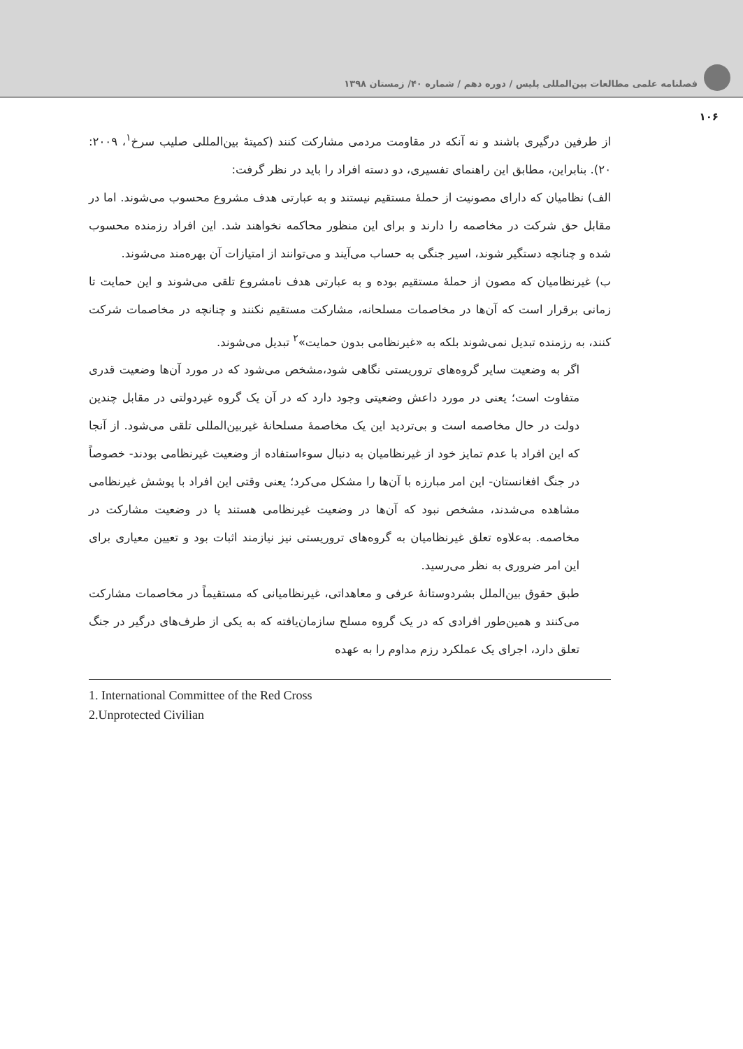فصلنامه علمی مطالعات بین‌المللی پلیس / دوره دهم / شماره ۴۰/ زمستان ۱۳۹۸
۱۰۶
از طرفین درگیری باشند و نه آنکه در مقاومت مردمی مشارکت کنند (کمیتهٔ بین‌المللی صلیب سرخ<sup>۱</sup>، ۲۰۰۹: ۲۰). بنابراین، مطابق این راهنمای تفسیری، دو دسته افراد را باید در نظر گرفت:
الف) نظامیان که دارای مصونیت از حملهٔ مستقیم نیستند و به عبارتی هدف مشروع محسوب می‌شوند. اما در مقابل حق شرکت در مخاصمه را دارند و برای این منظور محاکمه نخواهند شد. این افراد رزمنده محسوب شده و چنانچه دستگیر شوند، اسیر جنگی به حساب می‌آیند و می‌توانند از امتیازات آن بهره‌مند می‌شوند.
ب) غیرنظامیان که مصون از حملهٔ مستقیم بوده و به عبارتی هدف نامشروع تلقی می‌شوند و این حمایت تا زمانی برقرار است که آن‌ها در مخاصمات مسلحانه، مشارکت مستقیم نکنند و چنانچه در مخاصمات شرکت کنند، به رزمنده تبدیل نمی‌شوند بلکه به «غیرنظامی بدون حمایت»<sup>۲</sup> تبدیل می‌شوند.
اگر به وضعیت سایر گروه‌های تروریستی نگاهی شود،مشخص می‌شود که در مورد آن‌ها وضعیت قدری متفاوت است؛ یعنی در مورد داعش وضعیتی وجود دارد که در آن یک گروه غیردولتی در مقابل چندین دولت در حال مخاصمه است و بی‌تردید این یک مخاصمهٔ مسلحانهٔ غیربین‌المللی تلقی می‌شود. از آنجا که این افراد با عدم تمایز خود از غیرنظامیان به دنبال سوءاستفاده از وضعیت غیرنظامی بودند- خصوصاً در جنگ افغانستان- این امر مبارزه با آن‌ها را مشکل می‌کرد؛ یعنی وقتی این افراد با پوشش غیرنظامی مشاهده می‌شدند، مشخص نبود که آن‌ها در وضعیت غیرنظامی هستند یا در وضعیت مشارکت در مخاصمه. به‌علاوه تعلق غیرنظامیان به گروه‌های تروریستی نیز نیازمند اثبات بود و تعیین معیاری برای این امر ضروری به نظر می‌رسید.
طبق حقوق بین‌الملل بشردوستانهٔ عرفی و معاهداتی، غیرنظامیانی که مستقیماً در مخاصمات مشارکت می‌کنند و همین‌طور افرادی که در یک گروه مسلح سازمان‌یافته که به یکی از طرف‌های درگیر در جنگ تعلق دارد، اجرای یک عملکرد رزم مداوم را به عهده
1. International Committee of the Red Cross
2.Unprotected Civilian